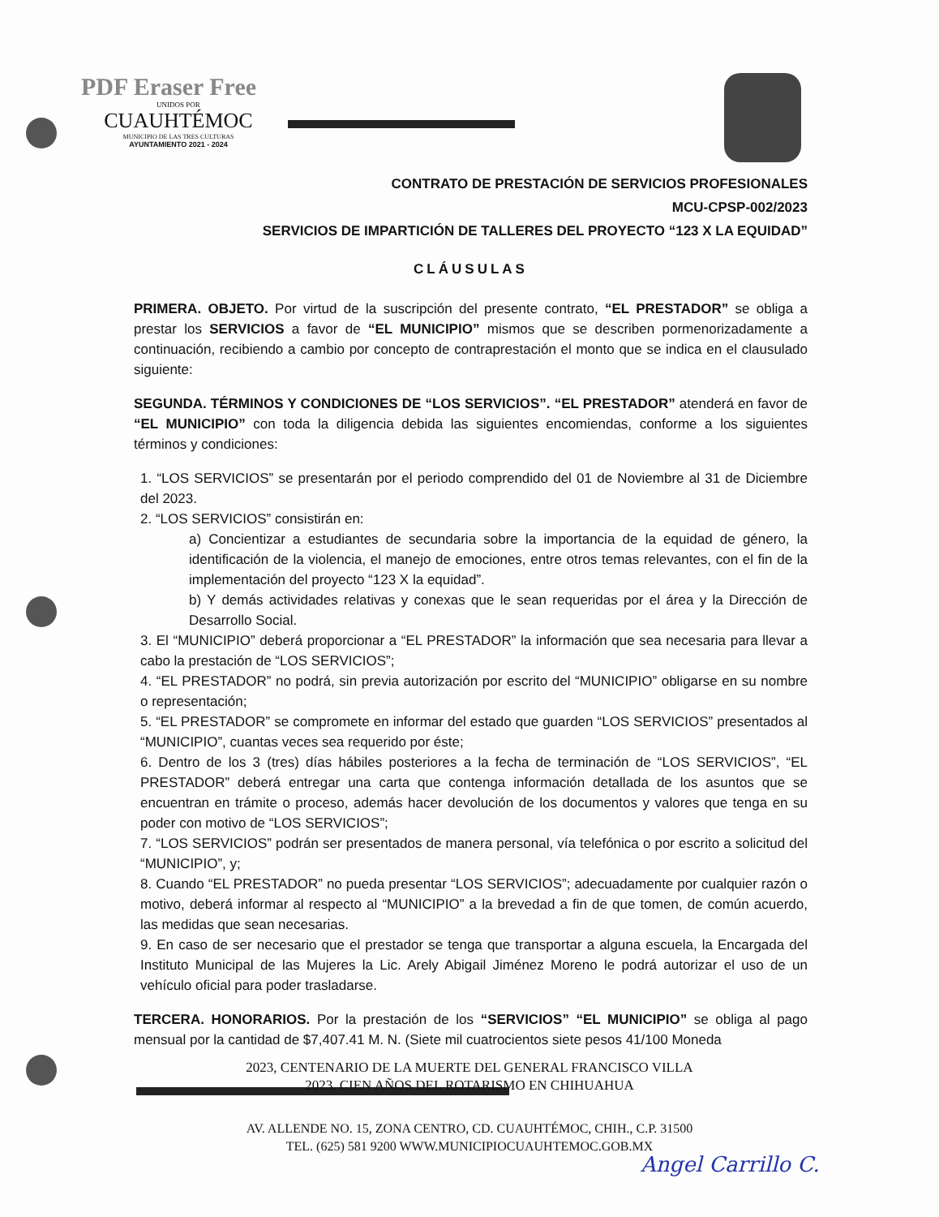PDF Eraser Free
UNIDOS POR
CUAUHTÉMOC
MUNICIPIO DE LAS TRES CULTURAS
AYUNTAMIENTO 2021 - 2024
CONTRATO DE PRESTACIÓN DE SERVICIOS PROFESIONALES
MCU-CPSP-002/2023
SERVICIOS DE IMPARTICIÓN DE TALLERES DEL PROYECTO “123 X LA EQUIDAD”
CLÁUSULAS
PRIMERA. OBJETO. Por virtud de la suscripción del presente contrato, “EL PRESTADOR” se obliga a prestar los SERVICIOS a favor de “EL MUNICIPIO” mismos que se describen pormenorizadamente a continuación, recibiendo a cambio por concepto de contraprestación el monto que se indica en el clausulado siguiente:
SEGUNDA. TÉRMINOS Y CONDICIONES DE “LOS SERVICIOS”. “EL PRESTADOR” atenderá en favor de “EL MUNICIPIO” con toda la diligencia debida las siguientes encomiendas, conforme a los siguientes términos y condiciones:
1. “LOS SERVICIOS” se presentarán por el periodo comprendido del 01 de Noviembre al 31 de Diciembre del 2023.
2. “LOS SERVICIOS” consistirán en:
a) Concientizar a estudiantes de secundaria sobre la importancia de la equidad de género, la identificación de la violencia, el manejo de emociones, entre otros temas relevantes, con el fin de la implementación del proyecto “123 X la equidad”.
b) Y demás actividades relativas y conexas que le sean requeridas por el área y la Dirección de Desarrollo Social.
3. El “MUNICIPIO” deberá proporcionar a “EL PRESTADOR” la información que sea necesaria para llevar a cabo la prestación de “LOS SERVICIOS”;
4. “EL PRESTADOR” no podrá, sin previa autorización por escrito del “MUNICIPIO” obligarse en su nombre o representación;
5. “EL PRESTADOR” se compromete en informar del estado que guarden “LOS SERVICIOS” presentados al “MUNICIPIO”, cuantas veces sea requerido por éste;
6. Dentro de los 3 (tres) días hábiles posteriores a la fecha de terminación de “LOS SERVICIOS”, “EL PRESTADOR” deberá entregar una carta que contenga información detallada de los asuntos que se encuentran en trámite o proceso, además hacer devolución de los documentos y valores que tenga en su poder con motivo de “LOS SERVICIOS”;
7. “LOS SERVICIOS” podrán ser presentados de manera personal, vía telefónica o por escrito a solicitud del “MUNICIPIO”, y;
8. Cuando “EL PRESTADOR” no pueda presentar “LOS SERVICIOS”; adecuadamente por cualquier razón o motivo, deberá informar al respecto al “MUNICIPIO” a la brevedad a fin de que tomen, de común acuerdo, las medidas que sean necesarias.
9. En caso de ser necesario que el prestador se tenga que transportar a alguna escuela, la Encargada del Instituto Municipal de las Mujeres la Lic. Arely Abigail Jiménez Moreno le podrá autorizar el uso de un vehículo oficial para poder trasladarse.
TERCERA. HONORARIOS. Por la prestación de los “SERVICIOS” “EL MUNICIPIO” se obliga al pago mensual por la cantidad de $7,407.41 M. N. (Siete mil cuatrocientos siete pesos 41/100 Moneda
2023, CENTENARIO DE LA MUERTE DEL GENERAL FRANCISCO VILLA
2023, CIEN AÑOS DEL ROTARISMO EN CHIHUAHUA
AV. ALLENDE NO. 15, ZONA CENTRO, CD. CUAUHTÉMOC, CHIH., C.P. 31500
TEL. (625) 581 9200 WWW.MUNICIPIOCUAUHTEMOC.GOB.MX
Angel Carrillo C.